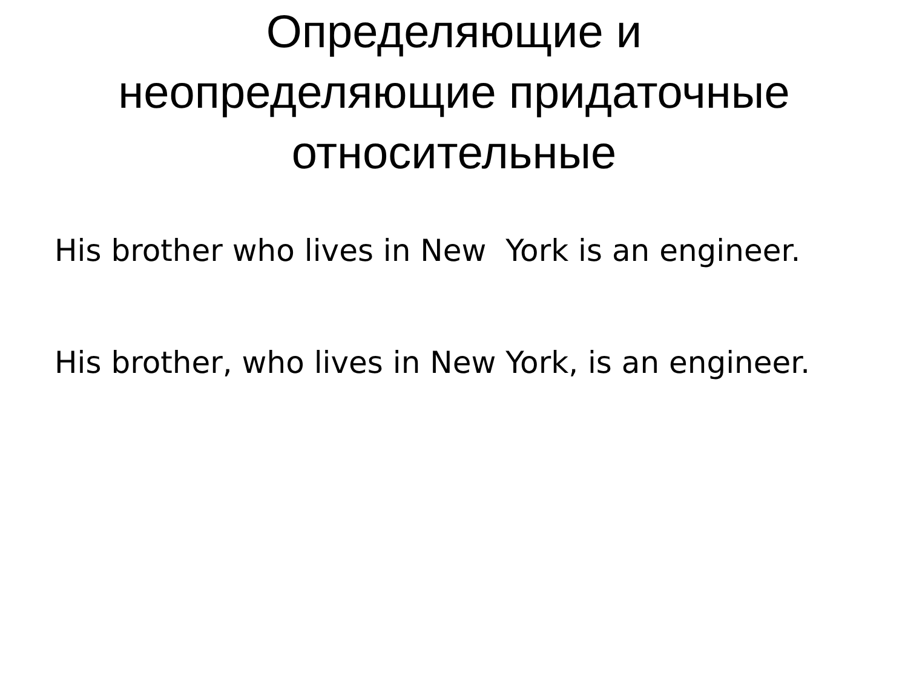Определяющие и
неопределяющие придаточные
относительные
His brother who lives in New York is an engineer.
His brother, who lives in New York, is an engineer.